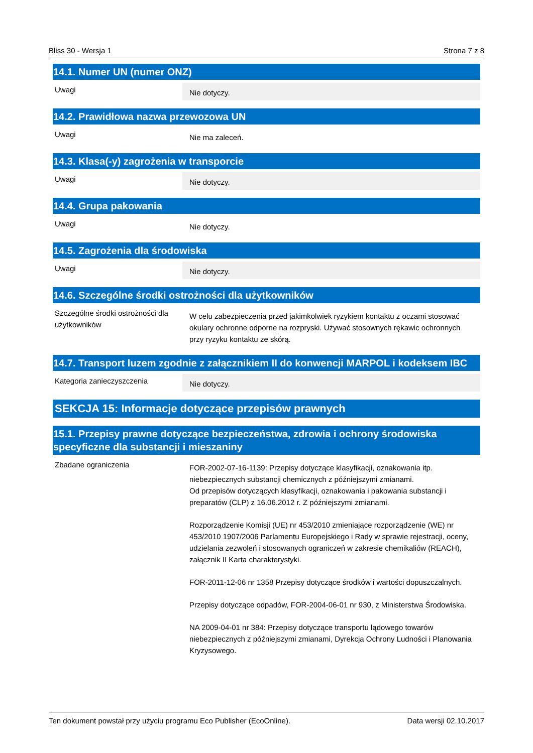Bliss 30 - Wersja 1 Strona 7 z 8
14.1. Numer UN (numer ONZ)
Uwagi
Nie dotyczy.
14.2. Prawidłowa nazwa przewozowa UN
Uwagi
Nie ma zaleceń.
14.3. Klasa(-y) zagrożenia w transporcie
Uwagi
Nie dotyczy.
14.4. Grupa pakowania
Uwagi
Nie dotyczy.
14.5. Zagrożenia dla środowiska
Uwagi
Nie dotyczy.
14.6. Szczególne środki ostrożności dla użytkowników
Szczególne środki ostrożności dla użytkowników
W celu zabezpieczenia przed jakimkolwiek ryzykiem kontaktu z oczami stosować okulary ochronne odporne na rozpryski. Używać stosownych rękawic ochronnych przy ryzyku kontaktu ze skórą.
14.7. Transport luzem zgodnie z załącznikiem II do konwencji MARPOL i kodeksem IBC
Kategoria zanieczyszczenia
Nie dotyczy.
SEKCJA 15: Informacje dotyczące przepisów prawnych
15.1. Przepisy prawne dotyczące bezpieczeństwa, zdrowia i ochrony środowiska specyficzne dla substancji i mieszaniny
Zbadane ograniczenia
FOR-2002-07-16-1139: Przepisy dotyczące klasyfikacji, oznakowania itp. niebezpiecznych substancji chemicznych z późniejszymi zmianami.
Od przepisów dotyczących klasyfikacji, oznakowania i pakowania substancji i preparatów (CLP) z 16.06.2012 r. Z późniejszymi zmianami.
Rozporządzenie Komisji (UE) nr 453/2010 zmieniające rozporządzenie (WE) nr 453/2010 1907/2006 Parlamentu Europejskiego i Rady w sprawie rejestracji, oceny, udzielania zezwoleń i stosowanych ograniczeń w zakresie chemikaliów (REACH), załącznik II Karta charakterystyki.
FOR-2011-12-06 nr 1358 Przepisy dotyczące środków i wartości dopuszczalnych.
Przepisy dotyczące odpadów, FOR-2004-06-01 nr 930, z Ministerstwa Środowiska.
NA 2009-04-01 nr 384: Przepisy dotyczące transportu lądowego towarów niebezpiecznych z późniejszymi zmianami, Dyrekcja Ochrony Ludności i Planowania Kryzysowego.
Ten dokument powstał przy użyciu programu Eco Publisher (EcoOnline). Data wersji 02.10.2017